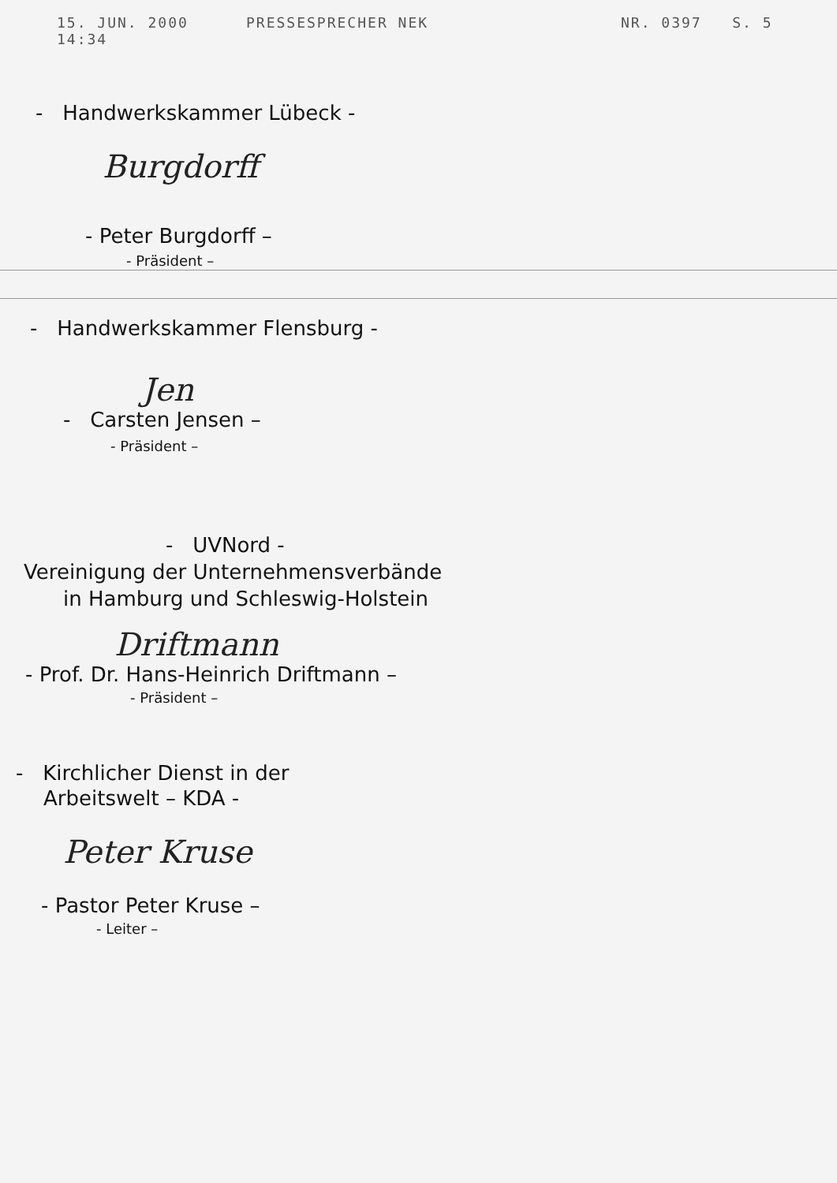15. JUN. 2000 14:34 PRESSESPRECHER NEK NR. 0397 S. 5
- Handwerkskammer Lübeck -
Burgdorff
- Peter Burgdorff –
- Präsident –
- Handwerkskammer Flensburg -
Jen
- Carsten Jensen –
- Präsident –
- UVNord -
Vereinigung der Unternehmensverbände
in Hamburg und Schleswig-Holstein
Driftmann
- Prof. Dr. Hans-Heinrich Driftmann –
- Präsident –
- Kirchlicher Dienst in der
Arbeitswelt – KDA -
Peter Kruse
- Pastor Peter Kruse –
- Leiter –